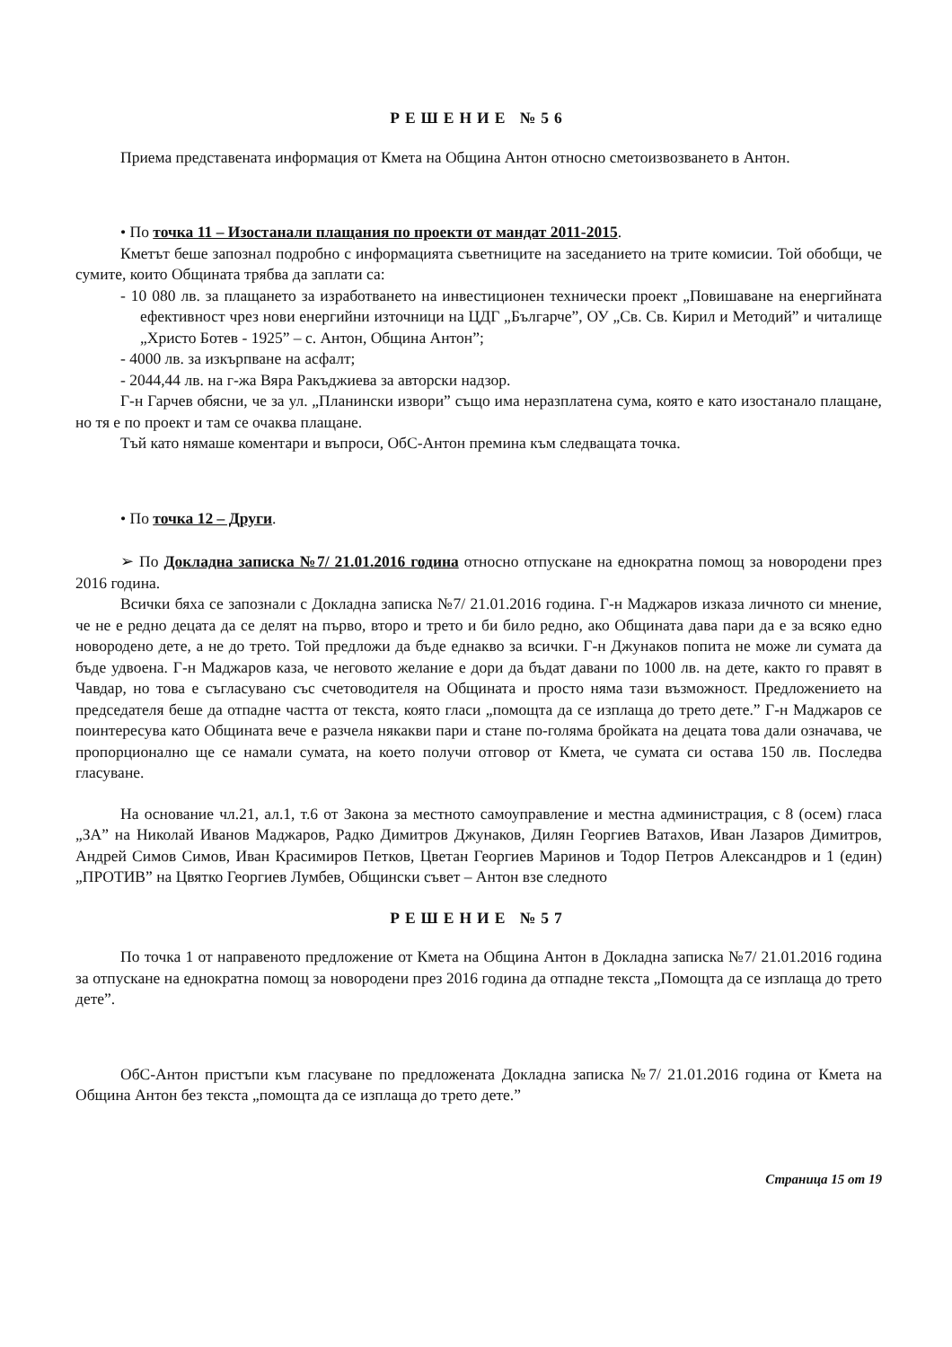РЕШЕНИЕ №56
Приема представената информация от Кмета на Община Антон относно сметоизвозването в Антон.
• По точка 11 – Изостанали плащания по проекти от мандат 2011-2015.
Кметът беше запознал подробно с информацията съветниците на заседанието на трите комисии. Той обобщи, че сумите, които Общината трябва да заплати са:
- 10 080 лв. за плащането за изработването на инвестиционен технически проект „Повишаване на енергийната ефективност чрез нови енергийни източници на ЦДГ „Българче”, ОУ „Св. Св. Кирил и Методий” и читалище „Христо Ботев - 1925” – с. Антон, Община Антон”;
- 4000 лв. за изкърпване на асфалт;
- 2044,44 лв. на г-жа Вяра Ракъджиева за авторски надзор.
Г-н Гарчев обясни, че за ул. „Планински извори” също има неразплатена сума, която е като изостанало плащане, но тя е по проект и там се очаква плащане.
Тъй като нямаше коментари и въпроси, ОбС-Антон премина към следващата точка.
• По точка 12 – Други.
➢ По Докладна записка №7/ 21.01.2016 година относно отпускане на еднократна помощ за новородени през 2016 година.
Всички бяха се запознали с Докладна записка №7/ 21.01.2016 година. Г-н Маджаров изказа личното си мнение, че не е редно децата да се делят на първо, второ и трето и би било редно, ако Общината дава пари да е за всяко едно новородено дете, а не до трето. Той предложи да бъде еднакво за всички. Г-н Джунаков попита не може ли сумата да бъде удвоена. Г-н Маджаров каза, че неговото желание е дори да бъдат давани по 1000 лв. на дете, както го правят в Чавдар, но това е съгласувано със счетоводителя на Общината и просто няма тази възможност. Предложението на председателя беше да отпадне частта от текста, която гласи „помощта да се изплаща до трето дете.” Г-н Маджаров се поинтересува като Общината вече е разчела някакви пари и стане по-голяма бройката на децата това дали означава, че пропорционално ще се намали сумата, на което получи отговор от Кмета, че сумата си остава 150 лв. Последва гласуване.
На основание чл.21, ал.1, т.6 от Закона за местното самоуправление и местна администрация, с 8 (осем) гласа „ЗА” на Николай Иванов Маджаров, Радко Димитров Джунаков, Дилян Георгиев Ватахов, Иван Лазаров Димитров, Андрей Симов Симов, Иван Красимиров Петков, Цветан Георгиев Маринов и Тодор Петров Александров и 1 (един) „ПРОТИВ” на Цвятко Георгиев Лумбев, Общински съвет – Антон взе следното
РЕШЕНИЕ №57
По точка 1 от направеното предложение от Кмета на Община Антон в Докладна записка №7/ 21.01.2016 година за отпускане на еднократна помощ за новородени през 2016 година да отпадне текста „Помощта да се изплаща до трето дете”.
ОбС-Антон пристъпи към гласуване по предложената Докладна записка №7/ 21.01.2016 година от Кмета на Община Антон без текста „помощта да се изплаща до трето дете.”
Страница 15 от 19